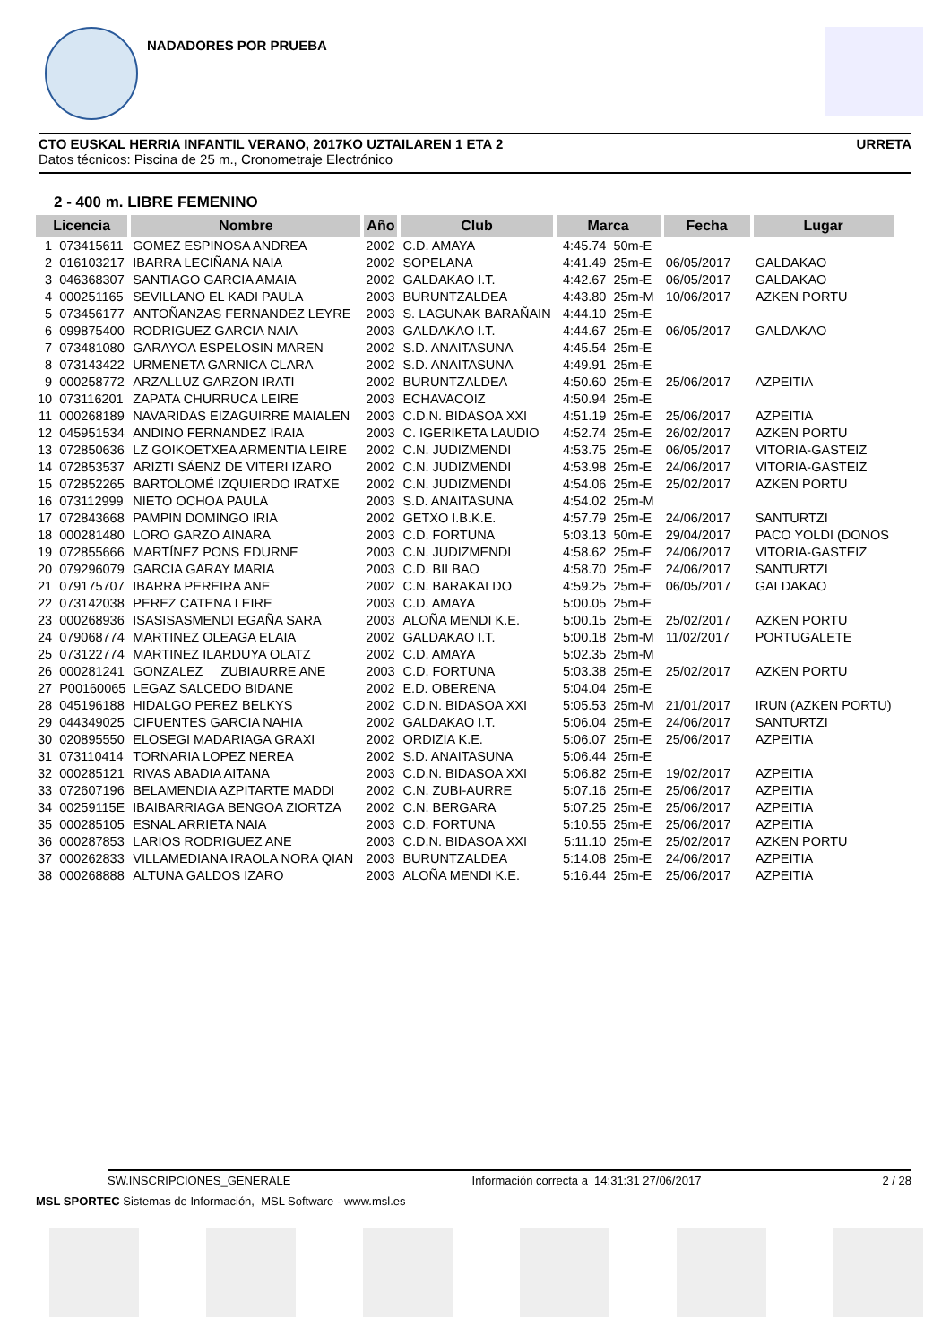NADADORES POR PRUEBA
CTO EUSKAL HERRIA INFANTIL VERANO, 2017KO UZTAILAREN 1 ETA 2 URRETA
Datos técnicos: Piscina de 25 m., Cronometraje Electrónico
2 - 400 m. LIBRE FEMENINO
| Licencia | | Nombre | Año | Club | Marca | | Fecha | Lugar |
| --- | --- | --- | --- | --- | --- | --- | --- | --- |
| 1 | 073415611 | GOMEZ ESPINOSA ANDREA | 2002 | C.D. AMAYA | 4:45.74 | 50m-E | | |
| 2 | 016103217 | IBARRA LECIÑANA NAIA | 2002 | SOPELANA | 4:41.49 | 25m-E | 06/05/2017 | GALDAKAO |
| 3 | 046368307 | SANTIAGO GARCIA AMAIA | 2002 | GALDAKAO I.T. | 4:42.67 | 25m-E | 06/05/2017 | GALDAKAO |
| 4 | 000251165 | SEVILLANO EL KADI PAULA | 2003 | BURUNTZALDEA | 4:43.80 | 25m-M | 10/06/2017 | AZKEN PORTU |
| 5 | 073456177 | ANTOÑANZAS FERNANDEZ LEYRE | 2003 | S. LAGUNAK BARAÑAIN | 4:44.10 | 25m-E | | |
| 6 | 099875400 | RODRIGUEZ GARCIA NAIA | 2003 | GALDAKAO I.T. | 4:44.67 | 25m-E | 06/05/2017 | GALDAKAO |
| 7 | 073481080 | GARAYOA ESPELOSIN MAREN | 2002 | S.D. ANAITASUNA | 4:45.54 | 25m-E | | |
| 8 | 073143422 | URMENETA GARNICA CLARA | 2002 | S.D. ANAITASUNA | 4:49.91 | 25m-E | | |
| 9 | 000258772 | ARZALLUZ GARZON IRATI | 2002 | BURUNTZALDEA | 4:50.60 | 25m-E | 25/06/2017 | AZPEITIA |
| 10 | 073116201 | ZAPATA CHURRUCA LEIRE | 2003 | ECHAVACOIZ | 4:50.94 | 25m-E | | |
| 11 | 000268189 | NAVARIDAS EIZAGUIRRE MAIALEN | 2003 | C.D.N. BIDASOA XXI | 4:51.19 | 25m-E | 25/06/2017 | AZPEITIA |
| 12 | 045951534 | ANDINO FERNANDEZ IRAIA | 2003 | C. IGERIKETA LAUDIO | 4:52.74 | 25m-E | 26/02/2017 | AZKEN PORTU |
| 13 | 072850636 | LZ GOIKOETXEA ARMENTIA LEIRE | 2002 | C.N. JUDIZMENDI | 4:53.75 | 25m-E | 06/05/2017 | VITORIA-GASTEIZ |
| 14 | 072853537 | ARIZTI SÁENZ DE VITERI IZARO | 2002 | C.N. JUDIZMENDI | 4:53.98 | 25m-E | 24/06/2017 | VITORIA-GASTEIZ |
| 15 | 072852265 | BARTOLOMÉ IZQUIERDO IRATXE | 2002 | C.N. JUDIZMENDI | 4:54.06 | 25m-E | 25/02/2017 | AZKEN PORTU |
| 16 | 073112999 | NIETO OCHOA PAULA | 2003 | S.D. ANAITASUNA | 4:54.02 | 25m-M | | |
| 17 | 072843668 | PAMPIN DOMINGO IRIA | 2002 | GETXO I.B.K.E. | 4:57.79 | 25m-E | 24/06/2017 | SANTURTZI |
| 18 | 000281480 | LORO GARZO AINARA | 2003 | C.D. FORTUNA | 5:03.13 | 50m-E | 29/04/2017 | PACO YOLDI (DONOS |
| 19 | 072855666 | MARTÍNEZ PONS EDURNE | 2003 | C.N. JUDIZMENDI | 4:58.62 | 25m-E | 24/06/2017 | VITORIA-GASTEIZ |
| 20 | 079296079 | GARCIA GARAY MARIA | 2003 | C.D. BILBAO | 4:58.70 | 25m-E | 24/06/2017 | SANTURTZI |
| 21 | 079175707 | IBARRA PEREIRA ANE | 2002 | C.N. BARAKALDO | 4:59.25 | 25m-E | 06/05/2017 | GALDAKAO |
| 22 | 073142038 | PEREZ CATENA LEIRE | 2003 | C.D. AMAYA | 5:00.05 | 25m-E | | |
| 23 | 000268936 | ISASISASMENDI EGAÑA SARA | 2003 | ALOÑA MENDI K.E. | 5:00.15 | 25m-E | 25/02/2017 | AZKEN PORTU |
| 24 | 079068774 | MARTINEZ OLEAGA ELAIA | 2002 | GALDAKAO I.T. | 5:00.18 | 25m-M | 11/02/2017 | PORTUGALETE |
| 25 | 073122774 | MARTINEZ ILARDUYA OLATZ | 2002 | C.D. AMAYA | 5:02.35 | 25m-M | | |
| 26 | 000281241 | GONZALEZ ZUBIAURRE ANE | 2003 | C.D. FORTUNA | 5:03.38 | 25m-E | 25/02/2017 | AZKEN PORTU |
| 27 | P00160065 | LEGAZ SALCEDO BIDANE | 2002 | E.D. OBERENA | 5:04.04 | 25m-E | | |
| 28 | 045196188 | HIDALGO PEREZ BELKYS | 2002 | C.D.N. BIDASOA XXI | 5:05.53 | 25m-M | 21/01/2017 | IRUN (AZKEN PORTU) |
| 29 | 044349025 | CIFUENTES GARCIA NAHIA | 2002 | GALDAKAO I.T. | 5:06.04 | 25m-E | 24/06/2017 | SANTURTZI |
| 30 | 020895550 | ELOSEGI MADARIAGA GRAXI | 2002 | ORDIZIA K.E. | 5:06.07 | 25m-E | 25/06/2017 | AZPEITIA |
| 31 | 073110414 | TORNARIA LOPEZ NEREA | 2002 | S.D. ANAITASUNA | 5:06.44 | 25m-E | | |
| 32 | 000285121 | RIVAS ABADIA AITANA | 2003 | C.D.N. BIDASOA XXI | 5:06.82 | 25m-E | 19/02/2017 | AZPEITIA |
| 33 | 072607196 | BELAMENDIA AZPITARTE MADDI | 2002 | C.N. ZUBI-AURRE | 5:07.16 | 25m-E | 25/06/2017 | AZPEITIA |
| 34 | 00259115E | IBAIBARRIAGA BENGOA ZIORTZA | 2002 | C.N. BERGARA | 5:07.25 | 25m-E | 25/06/2017 | AZPEITIA |
| 35 | 000285105 | ESNAL ARRIETA NAIA | 2003 | C.D. FORTUNA | 5:10.55 | 25m-E | 25/06/2017 | AZPEITIA |
| 36 | 000287853 | LARIOS RODRIGUEZ ANE | 2003 | C.D.N. BIDASOA XXI | 5:11.10 | 25m-E | 25/02/2017 | AZKEN PORTU |
| 37 | 000262833 | VILLAMEDIANA IRAOLA NORA QIAN | 2003 | BURUNTZALDEA | 5:14.08 | 25m-E | 24/06/2017 | AZPEITIA |
| 38 | 000268888 | ALTUNA GALDOS IZARO | 2003 | ALOÑA MENDI K.E. | 5:16.44 | 25m-E | 25/06/2017 | AZPEITIA |
SW.INSCRIPCIONES_GENERALE Información correcta a 14:31:31 27/06/2017 2 / 28
MSL SPORTEC Sistemas de Información, MSL Software - www.msl.es